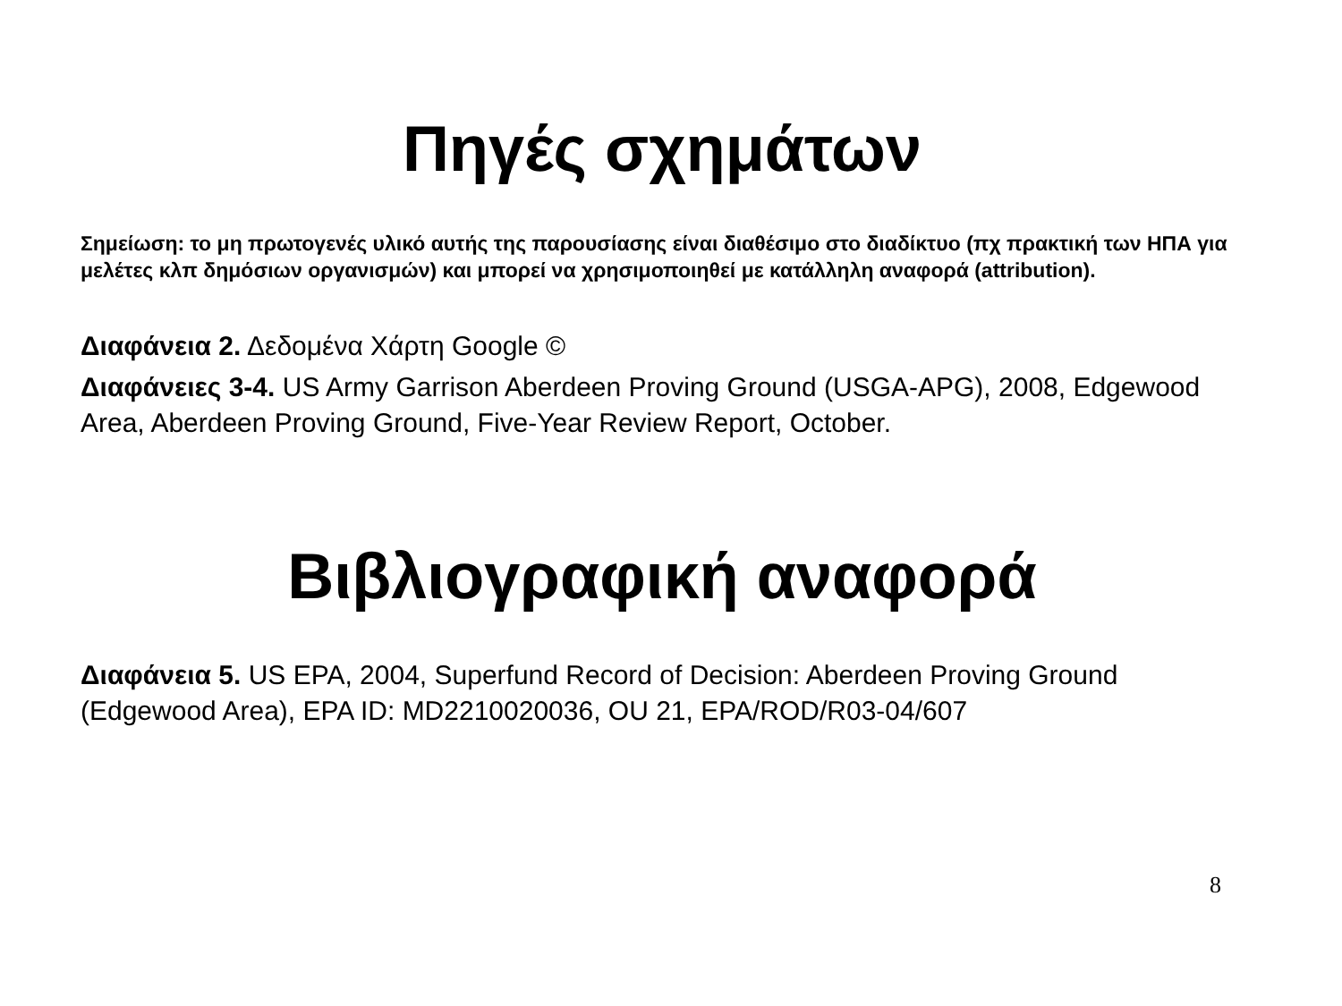Πηγές σχημάτων
Σημείωση: το μη πρωτογενές υλικό αυτής της παρουσίασης είναι διαθέσιμο στο διαδίκτυο (πχ πρακτική των ΗΠΑ για μελέτες κλπ δημόσιων οργανισμών) και μπορεί να χρησιμοποιηθεί με κατάλληλη αναφορά (attribution).
Διαφάνεια 2. Δεδομένα Χάρτη Google ©
Διαφάνειες 3-4. US Army Garrison Aberdeen Proving Ground (USGA-APG), 2008, Edgewood Area, Aberdeen Proving Ground, Five-Year Review Report, October.
Βιβλιογραφική αναφορά
Διαφάνεια 5. US EPA, 2004, Superfund Record of Decision: Aberdeen Proving Ground (Edgewood Area), EPA ID: MD2210020036, OU 21, EPA/ROD/R03-04/607
8